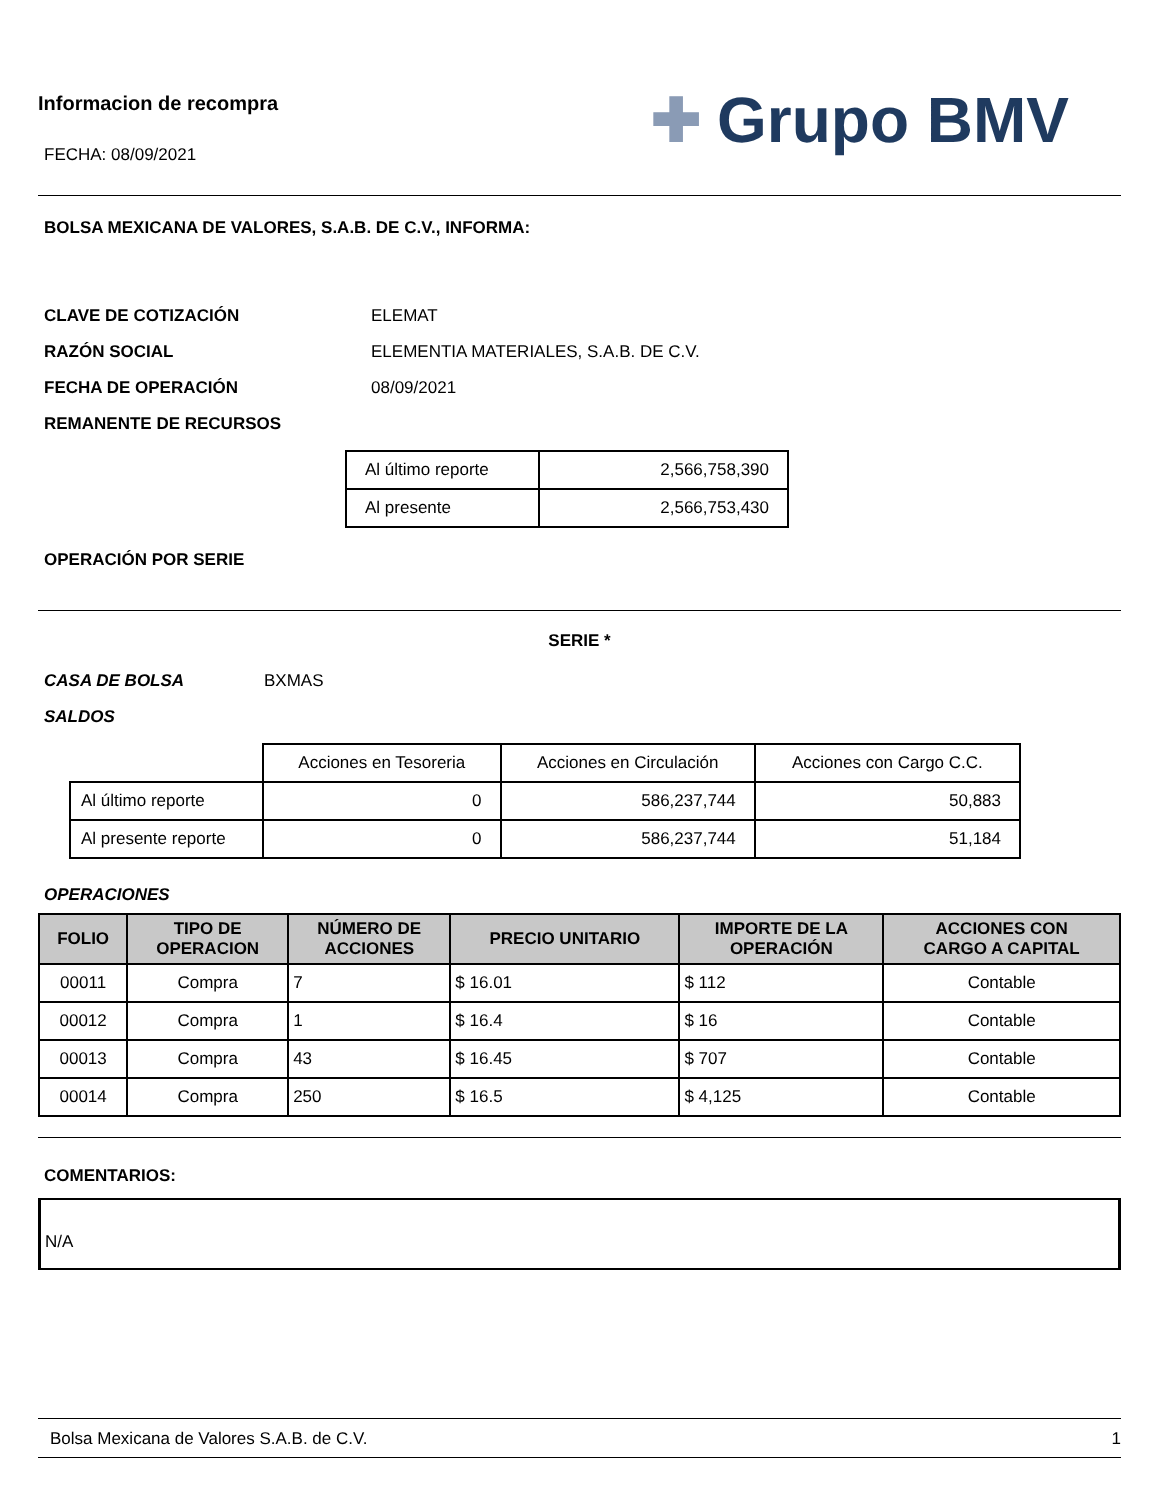Informacion de recompra
FECHA: 08/09/2021
✚ Grupo BMV
BOLSA MEXICANA DE VALORES, S.A.B. DE C.V., INFORMA:
CLAVE DE COTIZACIÓN ELEMAT
RAZÓN SOCIAL ELEMENTIA MATERIALES, S.A.B. DE C.V.
FECHA DE OPERACIÓN 08/09/2021
REMANENTE DE RECURSOS
| Al último reporte | 2,566,758,390 |
| Al presente | 2,566,753,430 |
OPERACIÓN POR SERIE
SERIE *
CASA DE BOLSA BXMAS
SALDOS
| | Acciones en Tesoreria | Acciones en Circulación | Acciones con Cargo C.C. |
| Al último reporte | 0 | 586,237,744 | 50,883 |
| Al presente reporte | 0 | 586,237,744 | 51,184 |
OPERACIONES
| FOLIO | TIPO DE OPERACION | NÚMERO DE ACCIONES | PRECIO UNITARIO | IMPORTE DE LA OPERACIÓN | ACCIONES CON CARGO A CAPITAL |
| --- | --- | --- | --- | --- | --- |
| 00011 | Compra | 7 | $ 16.01 | $ 112 | Contable |
| 00012 | Compra | 1 | $ 16.4 | $ 16 | Contable |
| 00013 | Compra | 43 | $ 16.45 | $ 707 | Contable |
| 00014 | Compra | 250 | $ 16.5 | $ 4,125 | Contable |
COMENTARIOS:
N/A
Bolsa Mexicana de Valores S.A.B. de C.V. 1